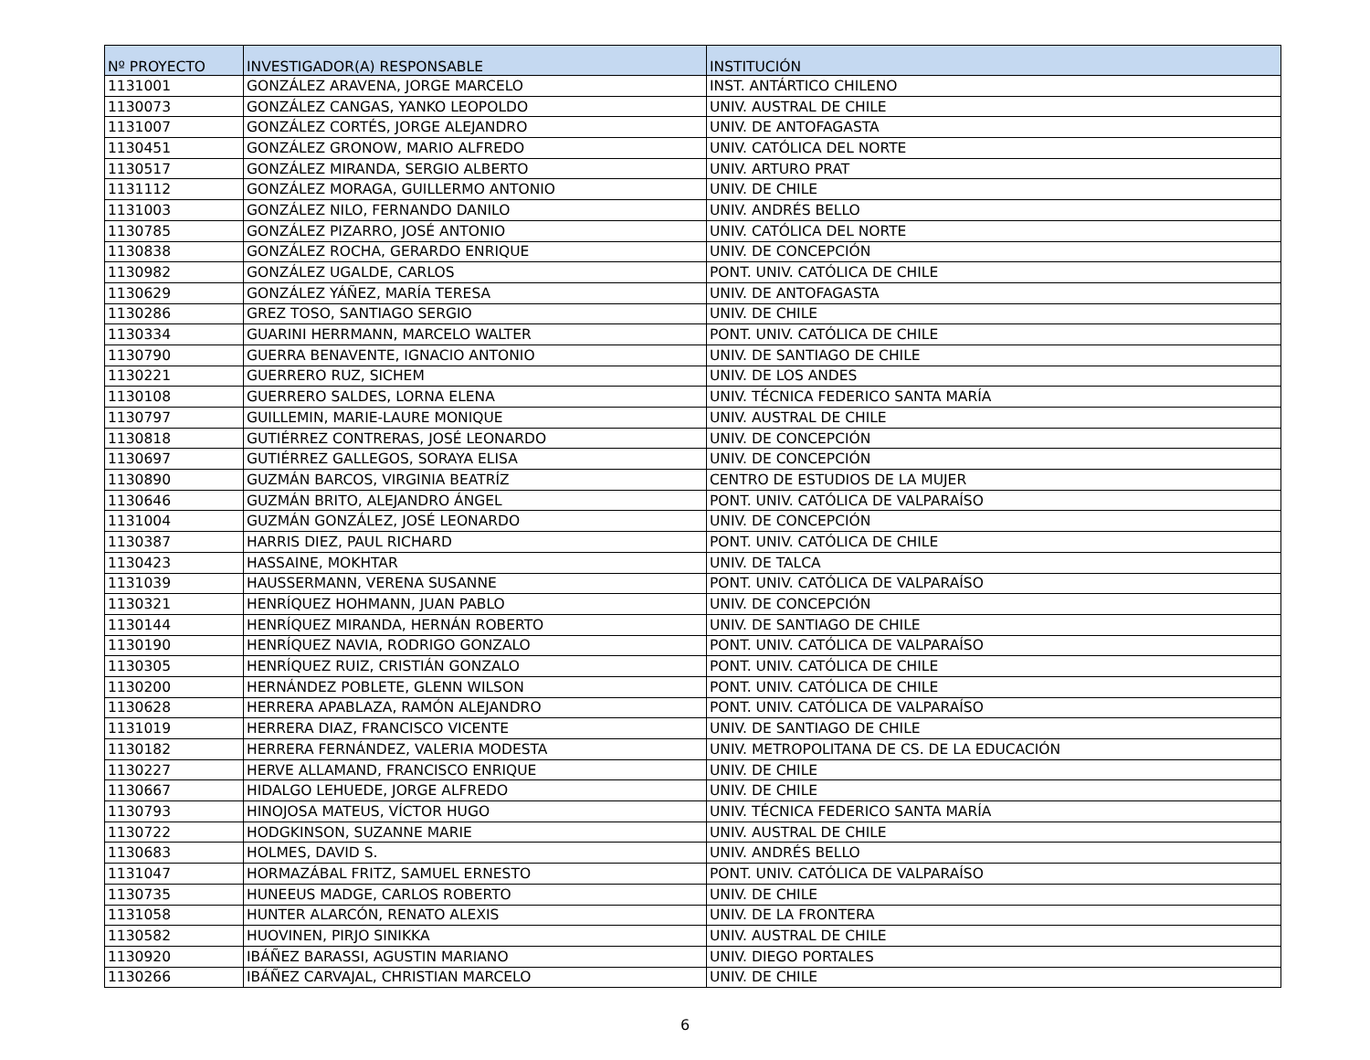| Nº PROYECTO | INVESTIGADOR(A) RESPONSABLE | INSTITUCIÓN |
| --- | --- | --- |
| 1131001 | GONZÁLEZ ARAVENA, JORGE MARCELO | INST. ANTÁRTICO CHILENO |
| 1130073 | GONZÁLEZ CANGAS, YANKO LEOPOLDO | UNIV. AUSTRAL DE CHILE |
| 1131007 | GONZÁLEZ CORTÉS, JORGE ALEJANDRO | UNIV. DE ANTOFAGASTA |
| 1130451 | GONZÁLEZ GRONOW, MARIO ALFREDO | UNIV. CATÓLICA DEL NORTE |
| 1130517 | GONZÁLEZ MIRANDA, SERGIO ALBERTO | UNIV. ARTURO PRAT |
| 1131112 | GONZÁLEZ MORAGA, GUILLERMO ANTONIO | UNIV. DE CHILE |
| 1131003 | GONZÁLEZ NILO, FERNANDO DANILO | UNIV. ANDRÉS BELLO |
| 1130785 | GONZÁLEZ PIZARRO, JOSÉ ANTONIO | UNIV. CATÓLICA DEL NORTE |
| 1130838 | GONZÁLEZ ROCHA, GERARDO ENRIQUE | UNIV. DE CONCEPCIÓN |
| 1130982 | GONZÁLEZ UGALDE, CARLOS | PONT. UNIV. CATÓLICA DE CHILE |
| 1130629 | GONZÁLEZ YÁÑEZ, MARÍA TERESA | UNIV. DE ANTOFAGASTA |
| 1130286 | GREZ TOSO, SANTIAGO SERGIO | UNIV. DE CHILE |
| 1130334 | GUARINI HERRMANN, MARCELO WALTER | PONT. UNIV. CATÓLICA DE CHILE |
| 1130790 | GUERRA BENAVENTE, IGNACIO ANTONIO | UNIV. DE SANTIAGO DE CHILE |
| 1130221 | GUERRERO RUZ, SICHEM | UNIV. DE LOS ANDES |
| 1130108 | GUERRERO SALDES, LORNA ELENA | UNIV. TÉCNICA FEDERICO SANTA MARÍA |
| 1130797 | GUILLEMIN, MARIE-LAURE MONIQUE | UNIV. AUSTRAL DE CHILE |
| 1130818 | GUTIÉRREZ CONTRERAS, JOSÉ LEONARDO | UNIV. DE CONCEPCIÓN |
| 1130697 | GUTIÉRREZ GALLEGOS, SORAYA ELISA | UNIV. DE CONCEPCIÓN |
| 1130890 | GUZMÁN BARCOS, VIRGINIA BEATRÍZ | CENTRO DE ESTUDIOS DE LA MUJER |
| 1130646 | GUZMÁN BRITO, ALEJANDRO ÁNGEL | PONT. UNIV. CATÓLICA DE VALPARAÍSO |
| 1131004 | GUZMÁN GONZÁLEZ, JOSÉ LEONARDO | UNIV. DE CONCEPCIÓN |
| 1130387 | HARRIS DIEZ, PAUL RICHARD | PONT. UNIV. CATÓLICA DE CHILE |
| 1130423 | HASSAINE, MOKHTAR | UNIV. DE TALCA |
| 1131039 | HAUSSERMANN, VERENA SUSANNE | PONT. UNIV. CATÓLICA DE VALPARAÍSO |
| 1130321 | HENRÍQUEZ HOHMANN, JUAN PABLO | UNIV. DE CONCEPCIÓN |
| 1130144 | HENRÍQUEZ MIRANDA, HERNÁN ROBERTO | UNIV. DE SANTIAGO DE CHILE |
| 1130190 | HENRÍQUEZ NAVIA, RODRIGO GONZALO | PONT. UNIV. CATÓLICA DE VALPARAÍSO |
| 1130305 | HENRÍQUEZ RUIZ, CRISTIÁN GONZALO | PONT. UNIV. CATÓLICA DE CHILE |
| 1130200 | HERNÁNDEZ POBLETE, GLENN WILSON | PONT. UNIV. CATÓLICA DE CHILE |
| 1130628 | HERRERA APABLAZA, RAMÓN ALEJANDRO | PONT. UNIV. CATÓLICA DE VALPARAÍSO |
| 1131019 | HERRERA DIAZ, FRANCISCO VICENTE | UNIV. DE SANTIAGO DE CHILE |
| 1130182 | HERRERA FERNÁNDEZ, VALERIA MODESTA | UNIV. METROPOLITANA DE CS. DE LA EDUCACIÓN |
| 1130227 | HERVE ALLAMAND, FRANCISCO ENRIQUE | UNIV. DE CHILE |
| 1130667 | HIDALGO LEHUEDE, JORGE ALFREDO | UNIV. DE CHILE |
| 1130793 | HINOJOSA MATEUS, VÍCTOR HUGO | UNIV. TÉCNICA FEDERICO SANTA MARÍA |
| 1130722 | HODGKINSON, SUZANNE MARIE | UNIV. AUSTRAL DE CHILE |
| 1130683 | HOLMES, DAVID S. | UNIV. ANDRÉS BELLO |
| 1131047 | HORMAZÁBAL FRITZ, SAMUEL ERNESTO | PONT. UNIV. CATÓLICA DE VALPARAÍSO |
| 1130735 | HUNEEUS MADGE, CARLOS ROBERTO | UNIV. DE CHILE |
| 1131058 | HUNTER ALARCÓN, RENATO ALEXIS | UNIV. DE LA FRONTERA |
| 1130582 | HUOVINEN, PIRJO SINIKKA | UNIV. AUSTRAL DE CHILE |
| 1130920 | IBÁÑEZ BARASSI, AGUSTIN MARIANO | UNIV. DIEGO PORTALES |
| 1130266 | IBÁÑEZ CARVAJAL, CHRISTIAN MARCELO | UNIV. DE CHILE |
6